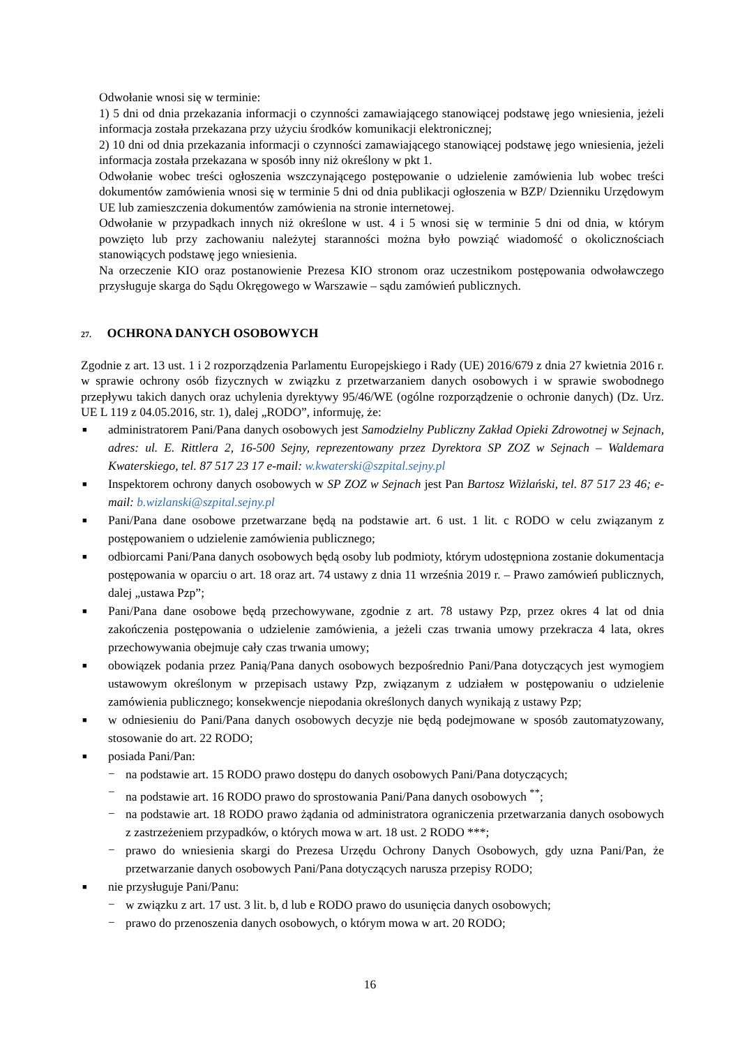Odwołanie wnosi się w terminie:
1) 5 dni od dnia przekazania informacji o czynności zamawiającego stanowiącej podstawę jego wniesienia, jeżeli informacja została przekazana przy użyciu środków komunikacji elektronicznej;
2) 10 dni od dnia przekazania informacji o czynności zamawiającego stanowiącej podstawę jego wniesienia, jeżeli informacja została przekazana w sposób inny niż określony w pkt 1.
Odwołanie wobec treści ogłoszenia wszczynającego postępowanie o udzielenie zamówienia lub wobec treści dokumentów zamówienia wnosi się w terminie 5 dni od dnia publikacji ogłoszenia w BZP/ Dzienniku Urzędowym UE lub zamieszczenia dokumentów zamówienia na stronie internetowej.
Odwołanie w przypadkach innych niż określone w ust. 4 i 5 wnosi się w terminie 5 dni od dnia, w którym powzięto lub przy zachowaniu należytej staranności można było powziąć wiadomość o okolicznościach stanowiących podstawę jego wniesienia.
Na orzeczenie KIO oraz postanowienie Prezesa KIO stronom oraz uczestnikom postępowania odwoławczego przysługuje skarga do Sądu Okręgowego w Warszawie – sądu zamówień publicznych.
27. OCHRONA DANYCH OSOBOWYCH
Zgodnie z art. 13 ust. 1 i 2 rozporządzenia Parlamentu Europejskiego i Rady (UE) 2016/679 z dnia 27 kwietnia 2016 r. w sprawie ochrony osób fizycznych w związku z przetwarzaniem danych osobowych i w sprawie swobodnego przepływu takich danych oraz uchylenia dyrektywy 95/46/WE (ogólne rozporządzenie o ochronie danych) (Dz. Urz. UE L 119 z 04.05.2016, str. 1), dalej „RODO”, informuję, że:
■ administratorem Pani/Pana danych osobowych jest Samodzielny Publiczny Zakład Opieki Zdrowotnej w Sejnach, adres: ul. E. Rittlera 2, 16-500 Sejny, reprezentowany przez Dyrektora SP ZOZ w Sejnach – Waldemara Kwaterskiego, tel. 87 517 23 17 e-mail: w.kwaterski@szpital.sejny.pl
■ Inspektorem ochrony danych osobowych w SP ZOZ w Sejnach jest Pan Bartosz Wiżlański, tel. 87 517 23 46; e-mail: b.wizlanski@szpital.sejny.pl
■ Pani/Pana dane osobowe przetwarzane będą na podstawie art. 6 ust. 1 lit. c RODO w celu związanym z postępowaniem o udzielenie zamówienia publicznego;
■ odbiorcami Pani/Pana danych osobowych będą osoby lub podmioty, którym udostępniona zostanie dokumentacja postępowania w oparciu o art. 18 oraz art. 74 ustawy z dnia 11 września 2019 r. – Prawo zamówień publicznych, dalej „ustawa Pzp”;
■ Pani/Pana dane osobowe będą przechowywane, zgodnie z art. 78 ustawy Pzp, przez okres 4 lat od dnia zakończenia postępowania o udzielenie zamówienia, a jeżeli czas trwania umowy przekracza 4 lata, okres przechowywania obejmuje cały czas trwania umowy;
■ obowiązek podania przez Panią/Pana danych osobowych bezpośrednio Pani/Pana dotyczących jest wymogiem ustawowym określonym w przepisach ustawy Pzp, związanym z udziałem w postępowaniu o udzielenie zamówienia publicznego; konsekwencje niepodania określonych danych wynikają z ustawy Pzp;
■ w odniesieniu do Pani/Pana danych osobowych decyzje nie będą podejmowane w sposób zautomatyzowany, stosowanie do art. 22 RODO;
■ posiada Pani/Pan:
− na podstawie art. 15 RODO prawo dostępu do danych osobowych Pani/Pana dotyczących;
− na podstawie art. 16 RODO prawo do sprostowania Pani/Pana danych osobowych <sup>**</sup>;
− na podstawie art. 18 RODO prawo żądania od administratora ograniczenia przetwarzania danych osobowych z zastrzeżeniem przypadków, o których mowa w art. 18 ust. 2 RODO ***;
− prawo do wniesienia skargi do Prezesa Urzędu Ochrony Danych Osobowych, gdy uzna Pani/Pan, że przetwarzanie danych osobowych Pani/Pana dotyczących narusza przepisy RODO;
■ nie przysługuje Pani/Panu:
− w związku z art. 17 ust. 3 lit. b, d lub e RODO prawo do usunięcia danych osobowych;
− prawo do przenoszenia danych osobowych, o którym mowa w art. 20 RODO;
16